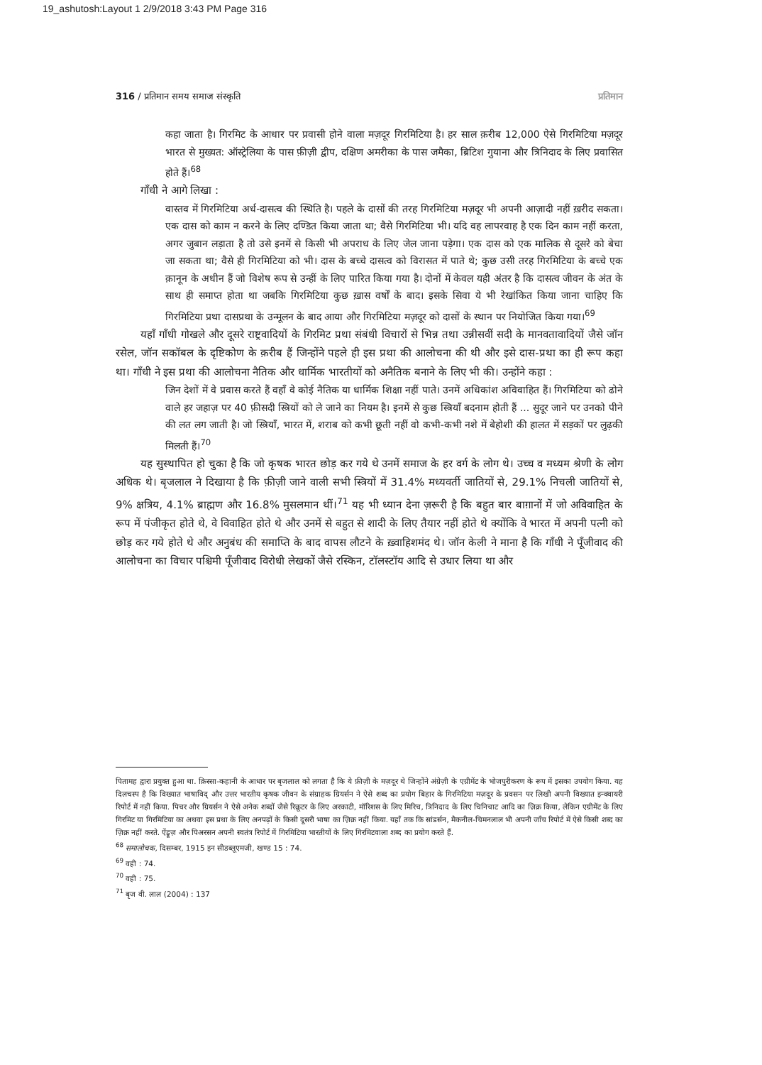19_ashutosh:Layout 1 2/9/2018 3:43 PM Page 316
316 / प्रतिमान समय समाज संस्कृति प्रतिमान
कहा जाता है। गिरमिट के आधार पर प्रवासी होने वाला मज़दूर गिरमिटिया है। हर साल क़रीब 12,000 ऐसे गिरमिटिया मज़दूर भारत से मुख्यत: ऑस्ट्रेलिया के पास फ़ीज़ी द्वीप, दक्षिण अमरीका के पास जमैका, ब्रिटिश गुयाना और त्रिनिदाद के लिए प्रवासित होते हैं।<sup>68</sup>
गाँधी ने आगे लिखा :
वास्तव में गिरमिटिया अर्ध-दासत्व की स्थिति है। पहले के दासों की तरह गिरमिटिया मज़दूर भी अपनी आज़ादी नहीं ख़रीद सकता। एक दास को काम न करने के लिए दण्डित किया जाता था; वैसे गिरमिटिया भी। यदि वह लापरवाह है एक दिन काम नहीं करता, अगर जुबान लड़ाता है तो उसे इनमें से किसी भी अपराध के लिए जेल जाना पड़ेगा। एक दास को एक मालिक से दूसरे को बेचा जा सकता था; वैसे ही गिरमिटिया को भी। दास के बच्चे दासत्व को विरासत में पाते थे; कुछ उसी तरह गिरमिटिया के बच्चे एक क़ानून के अधीन हैं जो विशेष रूप से उन्हीं के लिए पारित किया गया है। दोनों में केवल यही अंतर है कि दासत्व जीवन के अंत के साथ ही समाप्त होता था जबकि गिरमिटिया कुछ ख़ास वर्षों के बाद। इसके सिवा ये भी रेखांकित किया जाना चाहिए कि गिरमिटिया प्रथा दासप्रथा के उन्मूलन के बाद आया और गिरमिटिया मज़दूर को दासों के स्थान पर नियोजित किया गया।<sup>69</sup>
यहाँ गाँधी गोखले और दूसरे राष्ट्रवादियों के गिरमिट प्रथा संबंधी विचारों से भिन्न तथा उन्नीसवीं सदी के मानवतावादियों जैसे जॉन रसेल, जॉन सकॉबल के दृष्टिकोण के क़रीब हैं जिन्होंने पहले ही इस प्रथा की आलोचना की थी और इसे दास-प्रथा का ही रूप कहा था। गाँधी ने इस प्रथा की आलोचना नैतिक और धार्मिक भारतीयों को अनैतिक बनाने के लिए भी की। उन्होंने कहा :
जिन देशों में वे प्रवास करते हैं वहाँ वे कोई नैतिक या धार्मिक शिक्षा नहीं पाते। उनमें अधिकांश अविवाहित हैं। गिरमिटिया को ढोने वाले हर जहाज़ पर 40 फ़ीसदी स्त्रियों को ले जाने का नियम है। इनमें से कुछ स्त्रियाँ बदनाम होती हैं ... सुदूर जाने पर उनको पीने की लत लग जाती है। जो स्त्रियाँ, भारत में, शराब को कभी छूती नहीं वो कभी-कभी नशे में बेहोशी की हालत में सड़कों पर लुढ़की मिलती हैं।<sup>70</sup>
यह सुस्थापित हो चुका है कि जो कृषक भारत छोड़ कर गये थे उनमें समाज के हर वर्ग के लोग थे। उच्च व मध्यम श्रेणी के लोग अधिक थे। बृजलाल ने दिखाया है कि फ़ीज़ी जाने वाली सभी स्त्रियों में 31.4% मध्यवर्ती जातियों से, 29.1% निचली जातियों से, 9% क्षत्रिय, 4.1% ब्राह्मण और 16.8% मुसलमान थीं।<sup>71</sup> यह भी ध्यान देना ज़रूरी है कि बहुत बार बाग़ानों में जो अविवाहित के रूप में पंजीकृत होते थे, वे विवाहित होते थे और उनमें से बहुत से शादी के लिए तैयार नहीं होते थे क्योंकि वे भारत में अपनी पत्नी को छोड़ कर गये होते थे और अनुबंध की समाप्ति के बाद वापस लौटने के ख़्वाहिशमंद थे। जॉन केली ने माना है कि गाँधी ने पूँजीवाद की आलोचना का विचार पश्चिमी पूँजीवाद विरोधी लेखकों जैसे रस्किन, टॉलस्टॉय आदि से उधार लिया था और
पितामह द्वारा प्रयुक्त हुआ था. क़िस्सा-कहानी के आधार पर बृजलाल को लगता है कि ये फ़ीज़ी के मज़दूर थे जिन्होंने अंग्रेज़ी के एग्रीमेंट के भोजपुरीकरण के रूप में इसका उपयोग किया. यह दिलचस्प है कि विख्यात भाषाविद् और उत्तर भारतीय कृषक जीवन के संग्राहक ग्रियर्सन ने ऐसे शब्द का प्रयोग बिहार के गिरमिटिया मज़दूर के प्रवसन पर लिखी अपनी विख्यात इन्क्वायरी रिपोर्ट में नहीं किया. पिचर और ग्रियर्सन ने ऐसे अनेक शब्दों जैसे रिक्रूटर के लिए अरकाटी, मॉरिशस के लिए मिरिच, त्रिनिदाद के लिए चिनिचाट आदि का ज़िक्र किया, लेकिन एग्रीमेंट के लिए गिरमिट या गिरमिटिया का अथवा इस प्रथा के लिए अनपढ़ों के किसी दूसरी भाषा का ज़िक्र नहीं किया. यहाँ तक कि सांडर्सन, मैकनील-चिमनलाल भी अपनी जाँच रिपोर्ट में ऐसे किसी शब्द का ज़िक्र नहीं करते. ऐंड्रूज़ और पिअरसन अपनी स्वतंत्र रिपोर्ट में गिरमिटिया भारतीयों के लिए गिरमिटवाला शब्द का प्रयोग करते हैं.
<sup>68</sup> समालोचक, दिसम्बर, 1915 इन सीडब्लूएमजी, खण्ड 15 : 74.
<sup>69</sup> वही : 74.
<sup>70</sup> वही : 75.
<sup>71</sup> बृज वी. लाल (2004) : 137